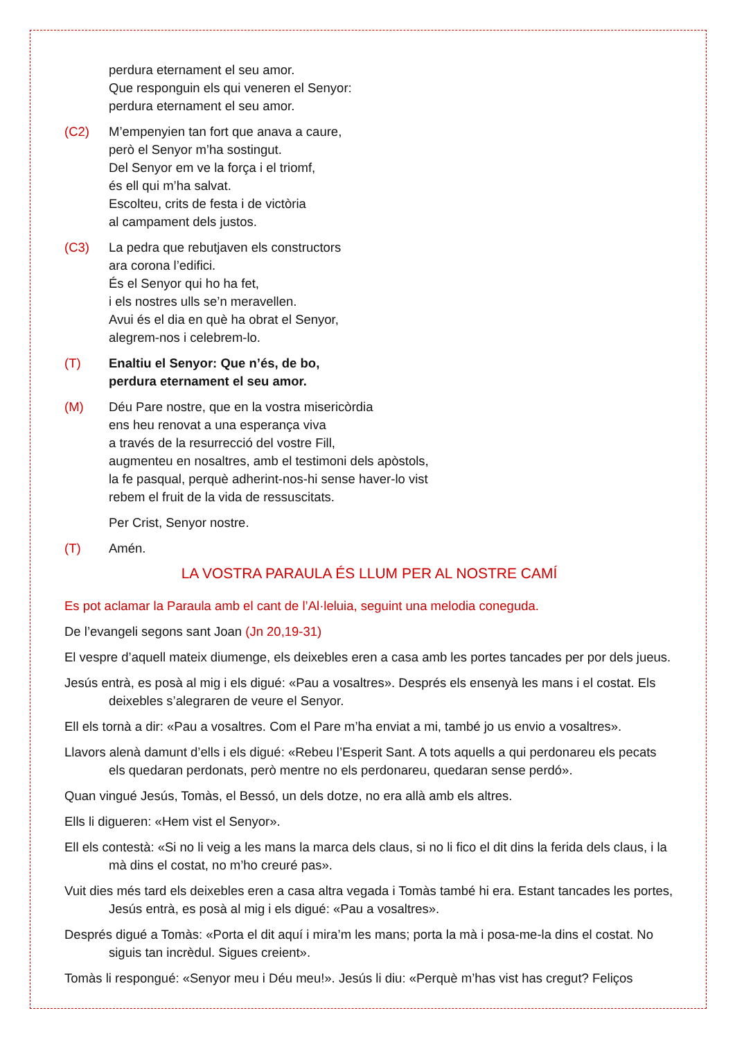perdura eternament el seu amor.
Que responguin els qui veneren el Senyor:
perdura eternament el seu amor.
(C2) M’empenyien tan fort que anava a caure,
però el Senyor m’ha sostingut.
Del Senyor em ve la força i el triomf,
és ell qui m’ha salvat.
Escolteu, crits de festa i de victòria
al campament dels justos.
(C3) La pedra que rebutjaven els constructors
ara corona l’edifici.
És el Senyor qui ho ha fet,
i els nostres ulls se’n meravellen.
Avui és el dia en què ha obrat el Senyor,
alegrem-nos i celebrem-lo.
(T) Enaltiu el Senyor: Que n’és, de bo,
perdura eternament el seu amor.
(M) Déu Pare nostre, que en la vostra misericòrdia
ens heu renovat a una esperança viva
a través de la resurrecció del vostre Fill,
augmenteu en nosaltres, amb el testimoni dels apòstols,
la fe pasqual, perquè adherint-nos-hi sense haver-lo vist
rebem el fruit de la vida de ressuscitats.
Per Crist, Senyor nostre.
(T) Amén.
LA VOSTRA PARAULA ÉS LLUM PER AL NOSTRE CAMÍ
Es pot aclamar la Paraula amb el cant de l’Al·leluia, seguint una melodia coneguda.
De l’evangeli segons sant Joan (Jn 20,19-31)
El vespre d’aquell mateix diumenge, els deixebles eren a casa amb les portes tancades per por dels jueus.
Jesús entrà, es posà al mig i els digué: «Pau a vosaltres». Després els ensenyà les mans i el costat. Els deixebles s’alegraren de veure el Senyor.
Ell els tornà a dir: «Pau a vosaltres. Com el Pare m’ha enviat a mi, també jo us envio a vosaltres».
Llavors alenà damunt d’ells i els digué: «Rebeu l’Esperit Sant. A tots aquells a qui perdonareu els pecats els quedaran perdonats, però mentre no els perdonareu, quedaran sense perdó».
Quan vingué Jesús, Tomàs, el Bessó, un dels dotze, no era allà amb els altres.
Ells li digueren: «Hem vist el Senyor».
Ell els contestà: «Si no li veig a les mans la marca dels claus, si no li fico el dit dins la ferida dels claus, i la mà dins el costat, no m’ho creuré pas».
Vuit dies més tard els deixebles eren a casa altra vegada i Tomàs també hi era. Estant tancades les portes, Jesús entrà, es posà al mig i els digué: «Pau a vosaltres».
Després digué a Tomàs: «Porta el dit aquí i mira’m les mans; porta la mà i posa-me-la dins el costat. No siguis tan incrèdul. Sigues creient».
Tomàs li respongué: «Senyor meu i Déu meu!». Jesús li diu: «Perquè m’has vist has cregut? Feliços